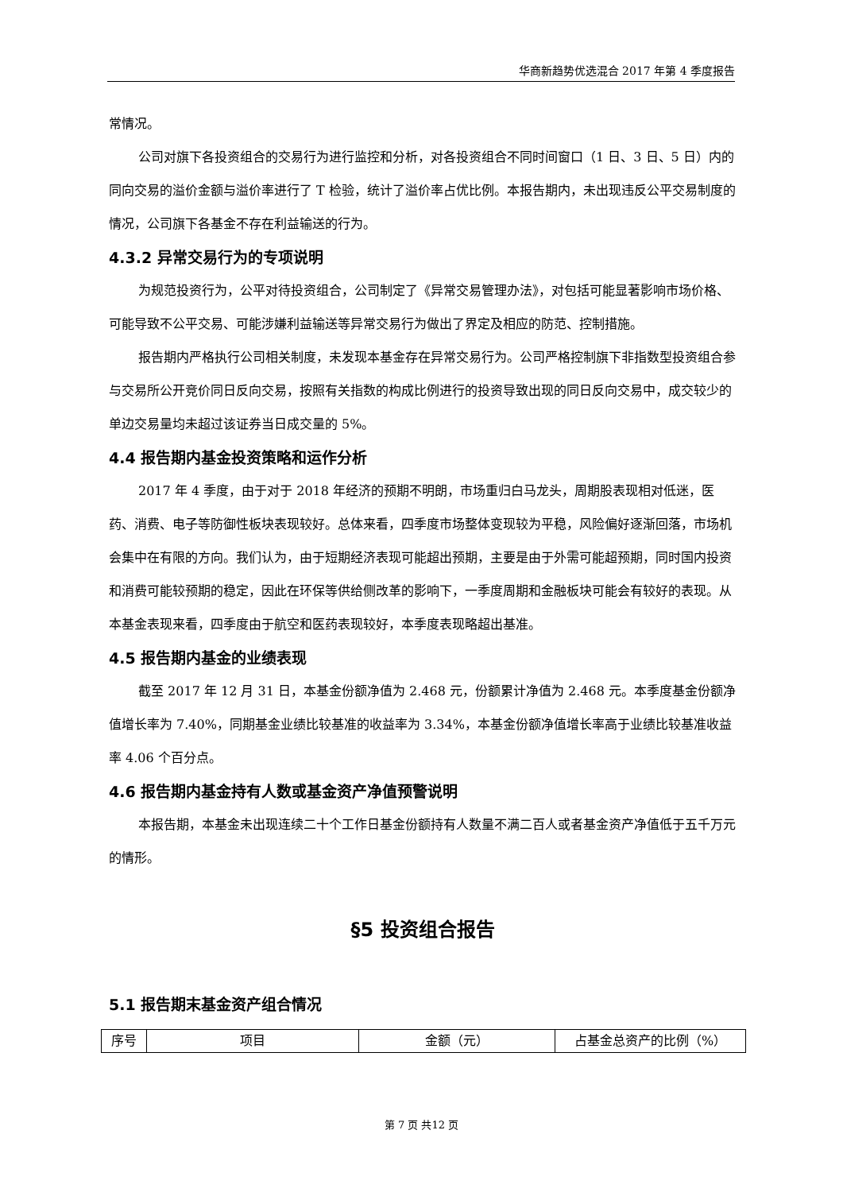华商新趋势优选混合 2017 年第 4 季度报告
常情况。
公司对旗下各投资组合的交易行为进行监控和分析，对各投资组合不同时间窗口（1 日、3 日、5 日）内的同向交易的溢价金额与溢价率进行了 T 检验，统计了溢价率占优比例。本报告期内，未出现违反公平交易制度的情况，公司旗下各基金不存在利益输送的行为。
4.3.2 异常交易行为的专项说明
为规范投资行为，公平对待投资组合，公司制定了《异常交易管理办法》，对包括可能显著影响市场价格、可能导致不公平交易、可能涉嫌利益输送等异常交易行为做出了界定及相应的防范、控制措施。
报告期内严格执行公司相关制度，未发现本基金存在异常交易行为。公司严格控制旗下非指数型投资组合参与交易所公开竞价同日反向交易，按照有关指数的构成比例进行的投资导致出现的同日反向交易中，成交较少的单边交易量均未超过该证券当日成交量的 5%。
4.4 报告期内基金投资策略和运作分析
2017 年 4 季度，由于对于 2018 年经济的预期不明朗，市场重归白马龙头，周期股表现相对低迷，医药、消费、电子等防御性板块表现较好。总体来看，四季度市场整体变现较为平稳，风险偏好逐渐回落，市场机会集中在有限的方向。我们认为，由于短期经济表现可能超出预期，主要是由于外需可能超预期，同时国内投资和消费可能较预期的稳定，因此在环保等供给侧改革的影响下，一季度周期和金融板块可能会有较好的表现。从本基金表现来看，四季度由于航空和医药表现较好，本季度表现略超出基准。
4.5 报告期内基金的业绩表现
截至 2017 年 12 月 31 日，本基金份额净值为 2.468 元，份额累计净值为 2.468 元。本季度基金份额净值增长率为 7.40%，同期基金业绩比较基准的收益率为 3.34%，本基金份额净值增长率高于业绩比较基准收益率 4.06 个百分点。
4.6 报告期内基金持有人数或基金资产净值预警说明
本报告期，本基金未出现连续二十个工作日基金份额持有人数量不满二百人或者基金资产净值低于五千万元的情形。
§5 投资组合报告
5.1 报告期末基金资产组合情况
| 序号 | 项目 | 金额（元） | 占基金总资产的比例（%） |
第 7 页 共12 页